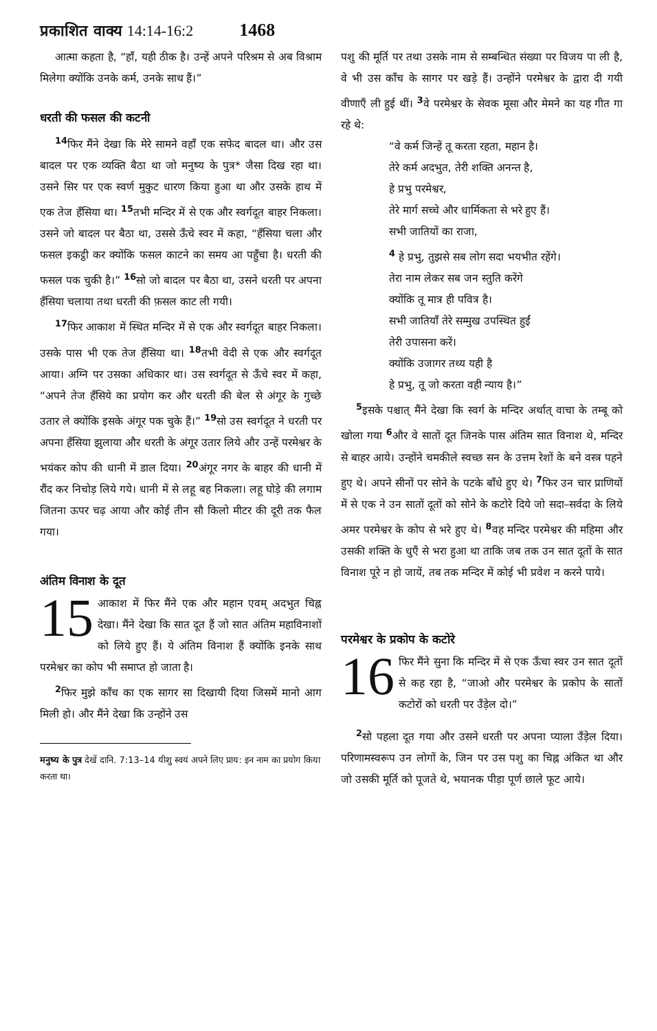प्रकाशित वाक्य 14:14-16:2 1468
आत्मा कहता है, “हाँ, यही ठीक है। उन्हें अपने परिश्रम से अब विश्राम मिलेगा क्योंकि उनके कर्म, उनके साथ हैं।”
धरती की फसल की कटनी
<sup>14</sup> फिर मैंने देखा कि मेरे सामने वहाँ एक सफेद बादल था। और उस बादल पर एक व्यक्ति बैठा था जो मनुष्य के पुत्र* जैसा दिख रहा था। उसने सिर पर एक स्वर्ण मुकुट धारण किया हुआ था और उसके हाथ में एक तेज हँसिया था। <sup>15</sup>तभी मन्दिर में से एक और स्वर्गदूत बाहर निकला। उसने जो बादल पर बैठा था, उससे ऊँचे स्वर में कहा, “हँसिया चला और फसल इकट्ठी कर क्योंकि फसल काटने का समय आ पहुँचा है। धरती की फसल पक चुकी है।” <sup>16</sup>सो जो बादल पर बैठा था, उसने धरती पर अपना हँसिया चलाया तथा धरती की फ़सल काट ली गयी।
<sup>17</sup> फिर आकाश में स्थित मन्दिर में से एक और स्वर्गदूत बाहर निकला। उसके पास भी एक तेज हँसिया था। <sup>18</sup>तभी वेदी से एक और स्वर्गदूत आया। अग्नि पर उसका अधिकार था। उस स्वर्गदूत से ऊँचे स्वर में कहा, “अपने तेज हँसिये का प्रयोग कर और धरती की बेल से अंगूर के गुच्छे उतार ले क्योंकि इसके अंगूर पक चुके हैं।” <sup>19</sup>सो उस स्वर्गदूत ने धरती पर अपना हँसिया झुलाया और धरती के अंगूर उतार लिये और उन्हें परमेश्वर के भयंकर कोप की धानी में डाल दिया। <sup>20</sup>अंगूर नगर के बाहर की धानी में रौंद कर निचोड़ लिये गये। धानी में से लहू बह निकला। लहू घोड़े की लगाम जितना ऊपर चढ़ आया और कोई तीन सौ किलो मीटर की दूरी तक फैल गया।
अंतिम विनाश के दूत
15 आकाश में फिर मैंने एक और महान एवम् अदभुत चिह्न देखा। मैंने देखा कि सात दूत हैं जो सात अंतिम महाविनाशों को लिये हुए हैं। ये अंतिम विनाश हैं क्योंकि इनके साथ परमेश्वर का कोप भी समाप्त हो जाता है।
<sup>2</sup> फिर मुझे काँच का एक सागर सा दिखायी दिया जिसमें मानो आग मिली हो। और मैंने देखा कि उन्होंने उस
मनुष्य के पुत्र देखें दानि. 7:13–14 यीशु स्वयं अपने लिए प्राय: इन नाम का प्रयोग किया करता था।
पशु की मूर्ति पर तथा उसके नाम से सम्बन्धित संख्या पर विजय पा ली है, वे भी उस काँच के सागर पर खड़े हैं। उन्होंने परमेश्वर के द्वारा दी गयी वीणाएँ ली हुई थीं। <sup>3</sup>वे परमेश्वर के सेवक मूसा और मेमने का यह गीत गा रहे थे:
“वे कर्म जिन्हें तू करता रहता, महान है।
तेरे कर्म अदभुत, तेरी शक्ति अनन्त है,
हे प्रभु परमेश्वर,
तेरे मार्ग सच्चे और धार्मिकता से भरे हुए हैं।
सभी जातियों का राजा,
<sup>4</sup> हे प्रभु, तुझसे सब लोग सदा भयभीत रहेंगे।
तेरा नाम लेकर सब जन स्तुति करेंगे
क्योंकि तू मात्र ही पवित्र है।
सभी जातियाँ तेरे सम्मुख उपस्थित हुईं
तेरी उपासना करें।
क्योंकि उजागर तथ्य यही है
हे प्रभु, तू जो करता वही न्याय है।”
<sup>5</sup> इसके पश्चात् मैंने देखा कि स्वर्ग के मन्दिर अर्थात् वाचा के तम्बू को खोला गया <sup>6</sup>और वे सातों दूत जिनके पास अंतिम सात विनाश थे, मन्दिर से बाहर आये। उन्होंने चमकीले स्वच्छ सन के उत्तम रेशों के बने वस्त्र पहने हुए थे। अपने सीनों पर सोने के पटके बाँधे हुए थे। <sup>7</sup>फिर उन चार प्राणियों में से एक ने उन सातों दूतों को सोने के कटोरे दिये जो सदा–सर्वदा के लिये अमर परमेश्वर के कोप से भरे हुए थे। <sup>8</sup>वह मन्दिर परमेश्वर की महिमा और उसकी शक्ति के धुएँ से भरा हुआ था ताकि जब तक उन सात दूतों के सात विनाश पूरे न हो जायें, तब तक मन्दिर में कोई भी प्रवेश न करने पाये।
परमेश्वर के प्रकोप के कटोरे
16 फिर मैंने सुना कि मन्दिर में से एक ऊँचा स्वर उन सात दूतों से कह रहा है, “जाओ और परमेश्वर के प्रकोप के सातों कटोरों को धरती पर उँड़ेल दो।”
<sup>2</sup> सो पहला दूत गया और उसने धरती पर अपना प्याला उँड़ेल दिया। परिणामस्वरूप उन लोगों के, जिन पर उस पशु का चिह्न अंकित था और जो उसकी मूर्ति को पूजते थे, भयानक पीड़ा पूर्ण छाले फूट आये।